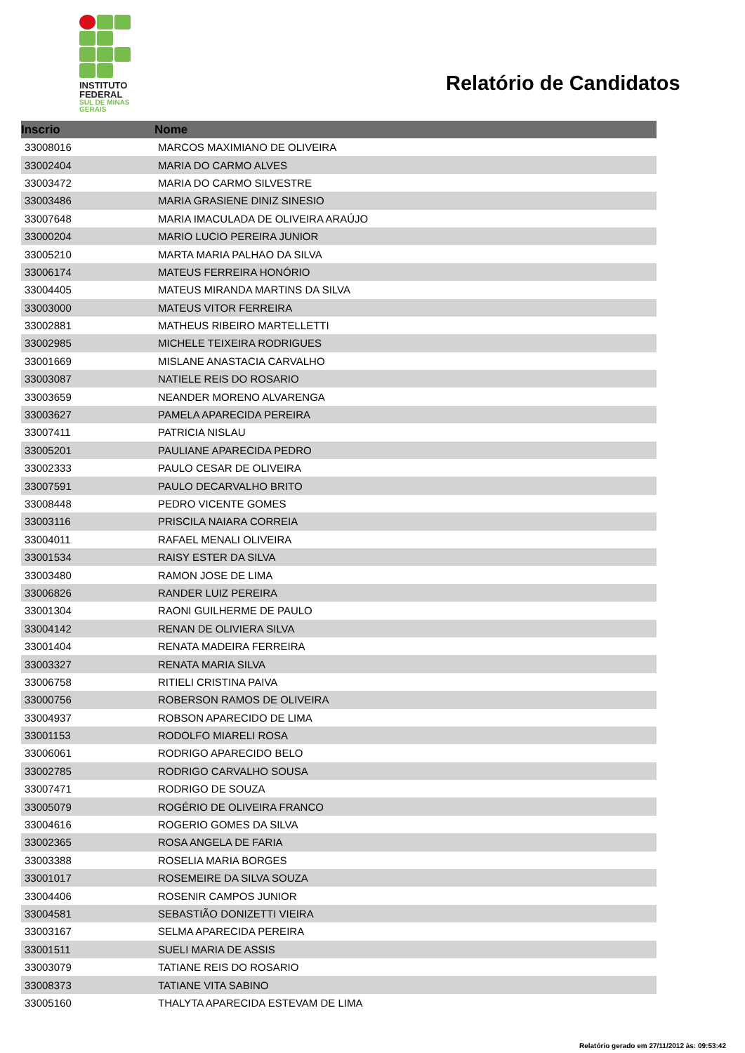INSTITUTO
FEDERAL
SUL DE MINAS
GERAIS
Relatório de Candidatos
| Inscrio | Nome |
| --- | --- |
| 33008016 | MARCOS MAXIMIANO DE OLIVEIRA |
| 33002404 | MARIA DO CARMO ALVES |
| 33003472 | MARIA DO CARMO SILVESTRE |
| 33003486 | MARIA GRASIENE DINIZ SINESIO |
| 33007648 | MARIA IMACULADA DE OLIVEIRA ARAÚJO |
| 33000204 | MARIO LUCIO PEREIRA JUNIOR |
| 33005210 | MARTA MARIA PALHAO DA SILVA |
| 33006174 | MATEUS FERREIRA HONÓRIO |
| 33004405 | MATEUS MIRANDA MARTINS DA SILVA |
| 33003000 | MATEUS VITOR FERREIRA |
| 33002881 | MATHEUS RIBEIRO MARTELLETTI |
| 33002985 | MICHELE TEIXEIRA RODRIGUES |
| 33001669 | MISLANE ANASTACIA CARVALHO |
| 33003087 | NATIELE REIS DO ROSARIO |
| 33003659 | NEANDER MORENO ALVARENGA |
| 33003627 | PAMELA APARECIDA PEREIRA |
| 33007411 | PATRICIA NISLAU |
| 33005201 | PAULIANE APARECIDA PEDRO |
| 33002333 | PAULO CESAR DE OLIVEIRA |
| 33007591 | PAULO DECARVALHO BRITO |
| 33008448 | PEDRO VICENTE GOMES |
| 33003116 | PRISCILA NAIARA CORREIA |
| 33004011 | RAFAEL MENALI OLIVEIRA |
| 33001534 | RAISY ESTER DA SILVA |
| 33003480 | RAMON JOSE DE LIMA |
| 33006826 | RANDER LUIZ PEREIRA |
| 33001304 | RAONI GUILHERME DE PAULO |
| 33004142 | RENAN DE OLIVIERA SILVA |
| 33001404 | RENATA MADEIRA FERREIRA |
| 33003327 | RENATA MARIA SILVA |
| 33006758 | RITIELI CRISTINA PAIVA |
| 33000756 | ROBERSON RAMOS DE OLIVEIRA |
| 33004937 | ROBSON APARECIDO DE LIMA |
| 33001153 | RODOLFO MIARELI ROSA |
| 33006061 | RODRIGO APARECIDO BELO |
| 33002785 | RODRIGO CARVALHO SOUSA |
| 33007471 | RODRIGO DE SOUZA |
| 33005079 | ROGÉRIO DE OLIVEIRA FRANCO |
| 33004616 | ROGERIO GOMES DA SILVA |
| 33002365 | ROSA ANGELA DE FARIA |
| 33003388 | ROSELIA MARIA BORGES |
| 33001017 | ROSEMEIRE DA SILVA SOUZA |
| 33004406 | ROSENIR CAMPOS JUNIOR |
| 33004581 | SEBASTIÃO DONIZETTI VIEIRA |
| 33003167 | SELMA APARECIDA PEREIRA |
| 33001511 | SUELI MARIA DE ASSIS |
| 33003079 | TATIANE REIS DO ROSARIO |
| 33008373 | TATIANE VITA SABINO |
| 33005160 | THALYTA APARECIDA ESTEVAM DE LIMA |
Relatório gerado em 27/11/2012 às: 09:53:42